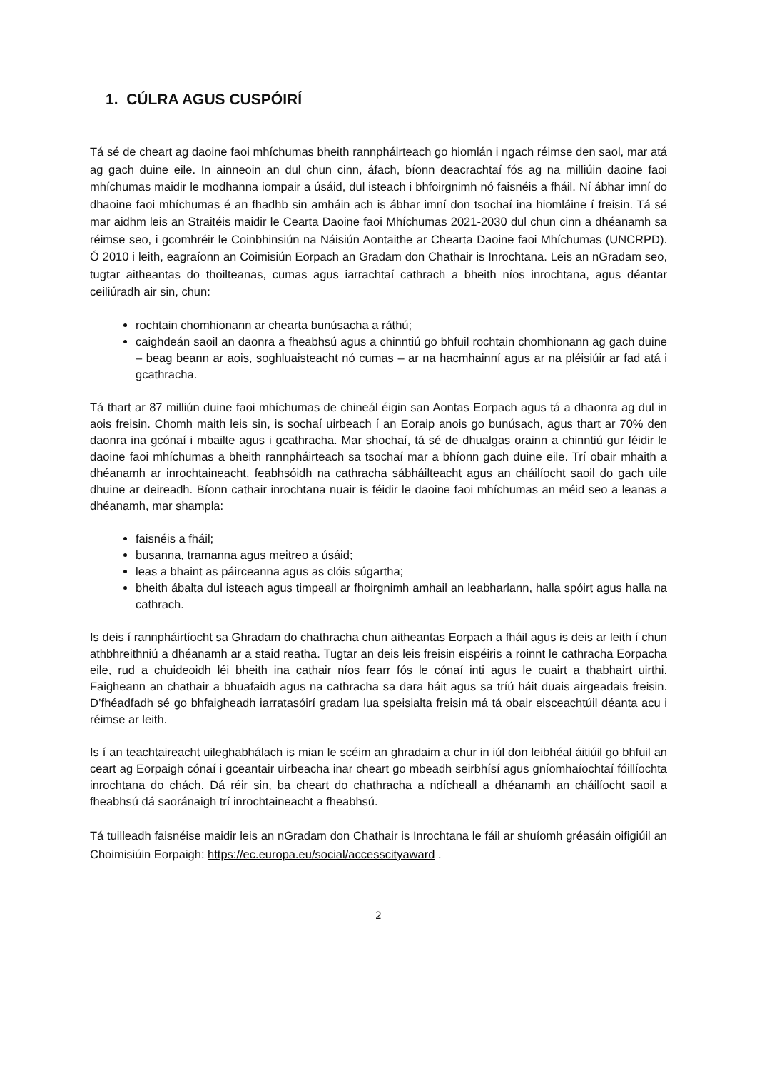1. CÚLRA AGUS CUSPÓIRÍ
Tá sé de cheart ag daoine faoi mhíchumas bheith rannpháirteach go hiomlán i ngach réimse den saol, mar atá ag gach duine eile. In ainneoin an dul chun cinn, áfach, bíonn deacrachtaí fós ag na milliúin daoine faoi mhíchumas maidir le modhanna iompair a úsáid, dul isteach i bhfoirgnimh nó faisnéis a fháil. Ní ábhar imní do dhaoine faoi mhíchumas é an fhadhb sin amháin ach is ábhar imní don tsochaí ina hiomláine í freisin. Tá sé mar aidhm leis an Straitéis maidir le Cearta Daoine faoi Mhíchumas 2021-2030 dul chun cinn a dhéanamh sa réimse seo, i gcomhréir le Coinbhinsiún na Náisiún Aontaithe ar Chearta Daoine faoi Mhíchumas (UNCRPD). Ó 2010 i leith, eagraíonn an Coimisiún Eorpach an Gradam don Chathair is Inrochtana. Leis an nGradam seo, tugtar aitheantas do thoilteanas, cumas agus iarrachtaí cathrach a bheith níos inrochtana, agus déantar ceiliúradh air sin, chun:
rochtain chomhionann ar chearta bunúsacha a ráthú;
caighdeán saoil an daonra a fheabhsú agus a chinntiú go bhfuil rochtain chomhionann ag gach duine – beag beann ar aois, soghluaisteacht nó cumas – ar na hacmhainní agus ar na pléisiúir ar fad atá i gcathracha.
Tá thart ar 87 milliún duine faoi mhíchumas de chineál éigin san Aontas Eorpach agus tá a dhaonra ag dul in aois freisin. Chomh maith leis sin, is sochaí uirbeach í an Eoraip anois go bunúsach, agus thart ar 70% den daonra ina gcónaí i mbailte agus i gcathracha. Mar shochaí, tá sé de dhualgas orainn a chinntiú gur féidir le daoine faoi mhíchumas a bheith rannpháirteach sa tsochaí mar a bhíonn gach duine eile. Trí obair mhaith a dhéanamh ar inrochtaineacht, feabhsóidh na cathracha sábháilteacht agus an cháilíocht saoil do gach uile dhuine ar deireadh. Bíonn cathair inrochtana nuair is féidir le daoine faoi mhíchumas an méid seo a leanas a dhéanamh, mar shampla:
faisnéis a fháil;
busanna, tramanna agus meitreo a úsáid;
leas a bhaint as páirceanna agus as clóis súgartha;
bheith ábalta dul isteach agus timpeall ar fhoirgnimh amhail an leabharlann, halla spóirt agus halla na cathrach.
Is deis í rannpháirtíocht sa Ghradam do chathracha chun aitheantas Eorpach a fháil agus is deis ar leith í chun athbhreithniú a dhéanamh ar a staid reatha. Tugtar an deis leis freisin eispéiris a roinnt le cathracha Eorpacha eile, rud a chuideoidh léi bheith ina cathair níos fearr fós le cónaí inti agus le cuairt a thabhairt uirthi. Faigheann an chathair a bhuafaidh agus na cathracha sa dara háit agus sa tríú háit duais airgeadais freisin. D’fhéadfadh sé go bhfaigheadh iarratasóirí gradam lua speisialta freisin má tá obair eisceachtúil déanta acu i réimse ar leith.
Is í an teachtaireacht uileghabhálach is mian le scéim an ghradaim a chur in iúl don leibhéal áitiúil go bhfuil an ceart ag Eorpaigh cónaí i gceantair uirbeacha inar cheart go mbeadh seirbhísí agus gníomhaíochtaí fóillíochta inrochtana do chách. Dá réir sin, ba cheart do chathracha a ndícheall a dhéanamh an cháilíocht saoil a fheabhsú dá saoránaigh trí inrochtaineacht a fheabhsú.
Tá tuilleadh faisnéise maidir leis an nGradam don Chathair is Inrochtana le fáil ar shuíomh gréasáin oifigiúil an Choimisiúin Eorpaigh: https://ec.europa.eu/social/accesscityaward .
2